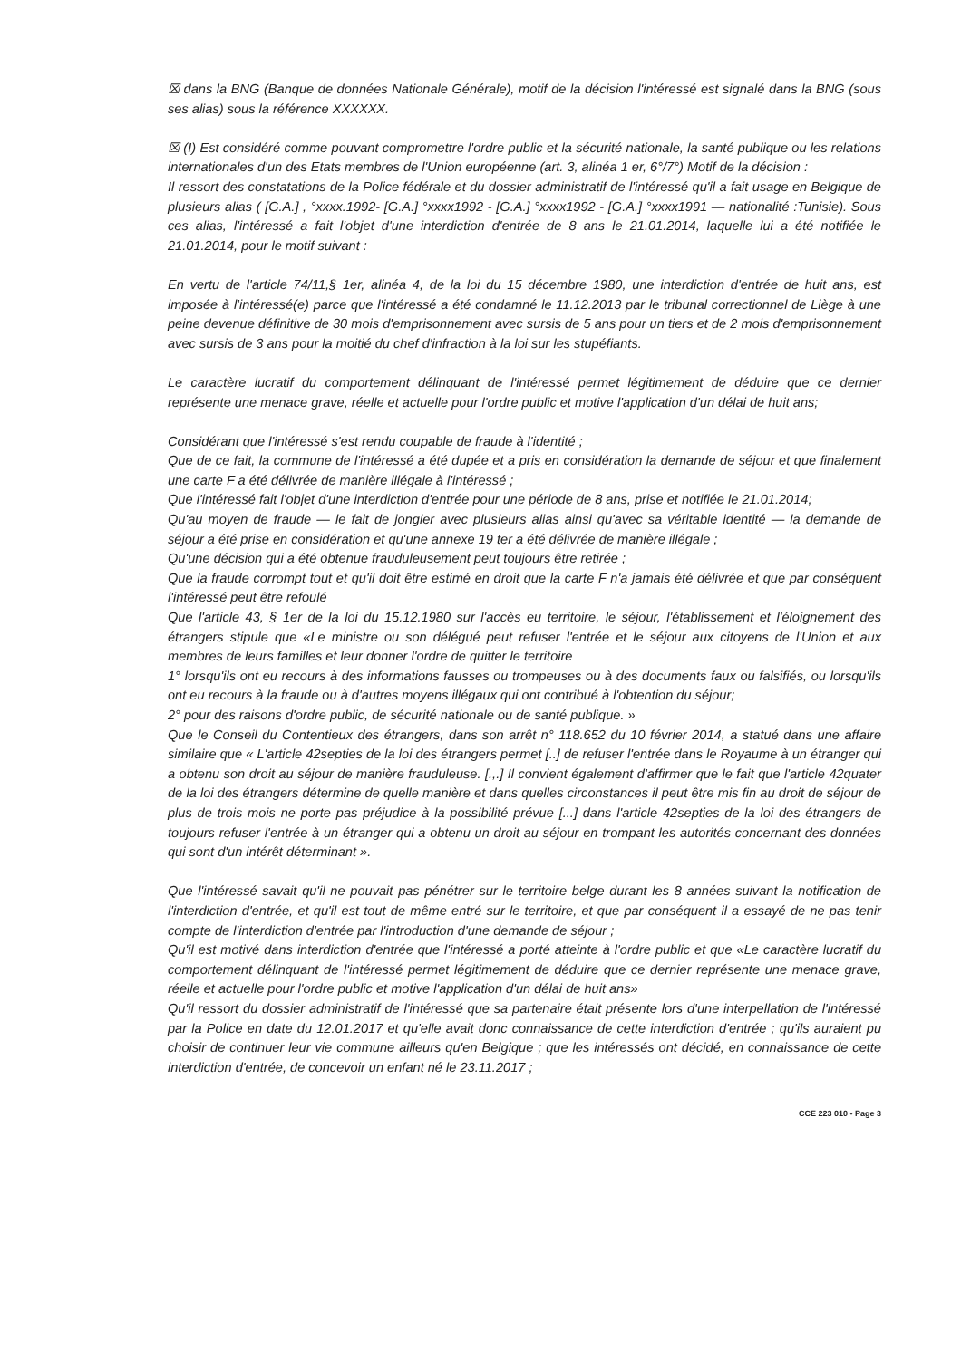☒ dans la BNG (Banque de données Nationale Générale), motif de la décision l'intéressé est signalé dans la BNG (sous ses alias) sous la référence XXXXXX.
☒ (I) Est considéré comme pouvant compromettre l'ordre public et la sécurité nationale, la santé publique ou les relations internationales d'un des Etats membres de l'Union européenne (art. 3, alinéa 1 er, 6°/7°) Motif de la décision :
Il ressort des constatations de la Police fédérale et du dossier administratif de l'intéressé qu'il a fait usage en Belgique de plusieurs alias ( [G.A.] , °xxxx.1992- [G.A.] °xxxx1992 - [G.A.] °xxxx1992 - [G.A.] °xxxx1991 — nationalité :Tunisie). Sous ces alias, l'intéressé a fait l'objet d'une interdiction d'entrée de 8 ans le 21.01.2014, laquelle lui a été notifiée le 21.01.2014, pour le motif suivant :
En vertu de l'article 74/11,§ 1er, alinéa 4, de la loi du 15 décembre 1980, une interdiction d'entrée de huit ans, est imposée à l'intéressé(e) parce que l'intéressé a été condamné le 11.12.2013 par le tribunal correctionnel de Liège à une peine devenue définitive de 30 mois d'emprisonnement avec sursis de 5 ans pour un tiers et de 2 mois d'emprisonnement avec sursis de 3 ans pour la moitié du chef d'infraction à la loi sur les stupéfiants.
Le caractère lucratif du comportement délinquant de l'intéressé permet légitimement de déduire que ce dernier représente une menace grave, réelle et actuelle pour l'ordre public et motive l'application d'un délai de huit ans;
Considérant que l'intéressé s'est rendu coupable de fraude à l'identité ;
Que de ce fait, la commune de l'intéressé a été dupée et a pris en considération la demande de séjour et que finalement une carte F a été délivrée de manière illégale à l'intéressé ;
Que l'intéressé fait l'objet d'une interdiction d'entrée pour une période de 8 ans, prise et notifiée le 21.01.2014;
Qu'au moyen de fraude — le fait de jongler avec plusieurs alias ainsi qu'avec sa véritable identité — la demande de séjour a été prise en considération et qu'une annexe 19 ter a été délivrée de manière illégale ;
Qu'une décision qui a été obtenue frauduleusement peut toujours être retirée ;
Que la fraude corrompt tout et qu'il doit être estimé en droit que la carte F n'a jamais été délivrée et que par conséquent l'intéressé peut être refoulé
Que l'article 43, § 1er de la loi du 15.12.1980 sur l'accès eu territoire, le séjour, l'établissement et l'éloignement des étrangers stipule que «Le ministre ou son délégué peut refuser l'entrée et le séjour aux citoyens de l'Union et aux membres de leurs familles et leur donner l'ordre de quitter le territoire
1° lorsqu'ils ont eu recours à des informations fausses ou trompeuses ou à des documents faux ou falsifiés, ou lorsqu'ils ont eu recours à la fraude ou à d'autres moyens illégaux qui ont contribué à l'obtention du séjour;
2° pour des raisons d'ordre public, de sécurité nationale ou de santé publique. »
Que le Conseil du Contentieux des étrangers, dans son arrêt n° 118.652 du 10 février 2014, a statué dans une affaire similaire que « L'article 42septies de la loi des étrangers permet [..] de refuser l'entrée dans le Royaume à un étranger qui a obtenu son droit au séjour de manière frauduleuse. [.,.] Il convient également d'affirmer que le fait que l'article 42quater de la loi des étrangers détermine de quelle manière et dans quelles circonstances il peut être mis fin au droit de séjour de plus de trois mois ne porte pas préjudice à la possibilité prévue [...] dans l'article 42septies de la loi des étrangers de toujours refuser l'entrée à un étranger qui a obtenu un droit au séjour en trompant les autorités concernant des données qui sont d'un intérêt déterminant ».
Que l'intéressé savait qu'il ne pouvait pas pénétrer sur le territoire belge durant les 8 années suivant la notification de l'interdiction d'entrée, et qu'il est tout de même entré sur le territoire, et que par conséquent il a essayé de ne pas tenir compte de l'interdiction d'entrée par l'introduction d'une demande de séjour ;
Qu'il est motivé dans interdiction d'entrée que l'intéressé a porté atteinte à l'ordre public et que «Le caractère lucratif du comportement délinquant de l'intéressé permet légitimement de déduire que ce dernier représente une menace grave, réelle et actuelle pour l'ordre public et motive l'application d'un délai de huit ans»
Qu'il ressort du dossier administratif de l'intéressé que sa partenaire était présente lors d'une interpellation de l'intéressé par la Police en date du 12.01.2017 et qu'elle avait donc connaissance de cette interdiction d'entrée ; qu'ils auraient pu choisir de continuer leur vie commune ailleurs qu'en Belgique ; que les intéressés ont décidé, en connaissance de cette interdiction d'entrée, de concevoir un enfant né le 23.11.2017 ;
CCE 223 010 - Page 3